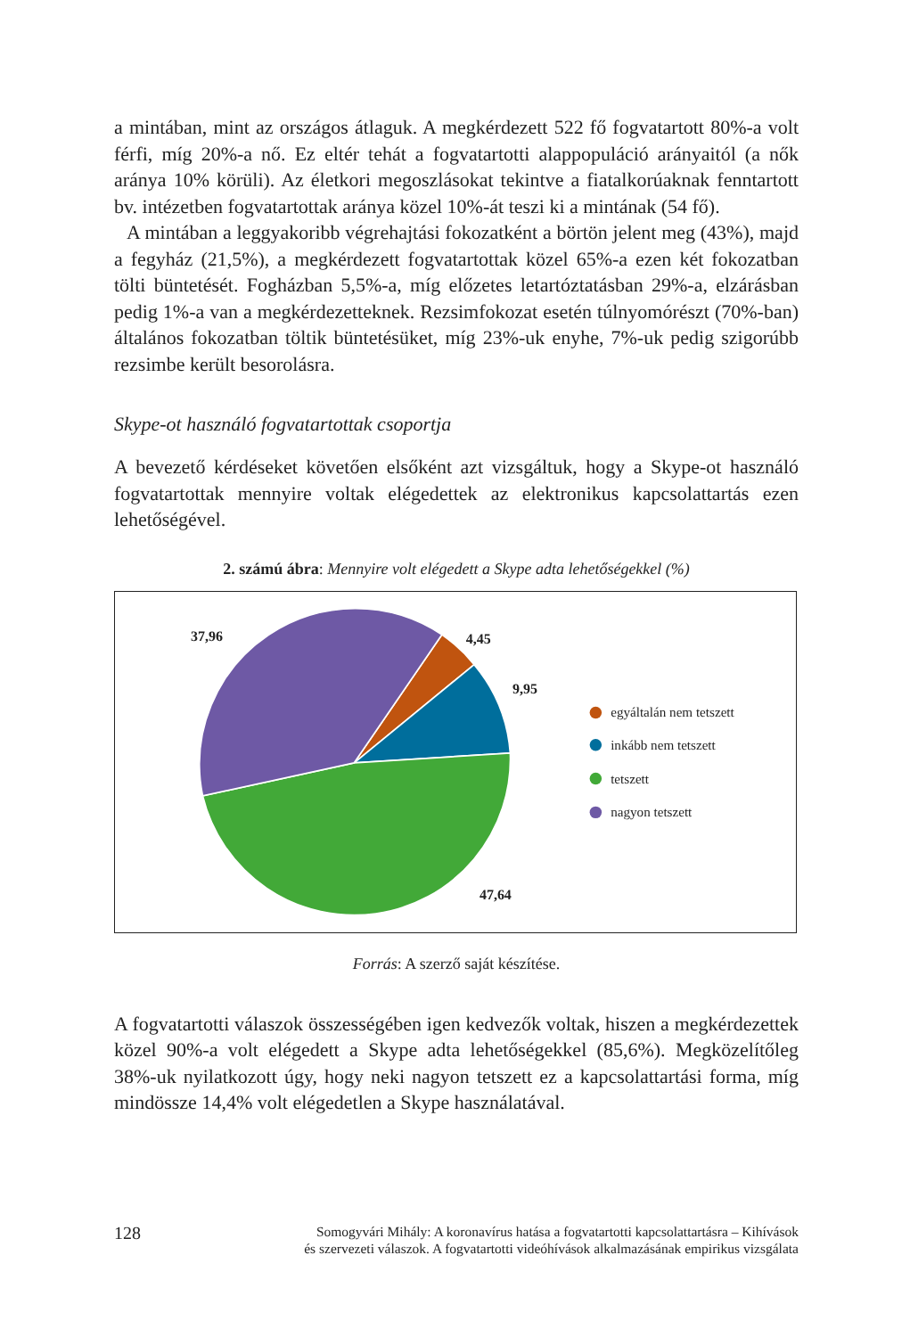a mintában, mint az országos átlaguk. A megkérdezett 522 fő fogvatartott 80%-a volt férfi, míg 20%-a nő. Ez eltér tehát a fogvatartotti alappopuláció arányaitól (a nők aránya 10% körüli). Az életkori megoszlásokat tekintve a fiatalkorúaknak fenntartott bv. intézetben fogvatartottak aránya közel 10%-át teszi ki a mintának (54 fő).
A mintában a leggyakoribb végrehajtási fokozatként a börtön jelent meg (43%), majd a fegyház (21,5%), a megkérdezett fogvatartottak közel 65%-a ezen két fokozatban tölti büntetését. Fogházban 5,5%-a, míg előzetes letartóztatásban 29%-a, elzárásban pedig 1%-a van a megkérdezetteknek. Rezsimfokozat esetén túlnyomórészt (70%-ban) általános fokozatban töltik büntetésüket, míg 23%-uk enyhe, 7%-uk pedig szigorúbb rezsimbe került besorolásra.
Skype-ot használó fogvatartottak csoportja
A bevezető kérdéseket követően elsőként azt vizsgáltuk, hogy a Skype-ot használó fogvatartottak mennyire voltak elégedettek az elektronikus kapcsolattartás ezen lehetőségével.
2. számú ábra: Mennyire volt elégedett a Skype adta lehetőségekkel (%)
37,96
4,45
9,95
47,64
egyáltalán nem tetszett
inkább nem tetszett
tetszett
nagyon tetszett
Forrás: A szerző saját készítése.
A fogvatartotti válaszok összességében igen kedvezők voltak, hiszen a megkérdezettek közel 90%-a volt elégedett a Skype adta lehetőségekkel (85,6%). Megközelítőleg 38%-uk nyilatkozott úgy, hogy neki nagyon tetszett ez a kapcsolattartási forma, míg mindössze 14,4% volt elégedetlen a Skype használatával.
128
Somogyvári Mihály: A koronavírus hatása a fogvatartotti kapcsolattartásra – Kihívások
és szervezeti válaszok. A fogvatartotti videóhívások alkalmazásának empirikus vizsgálata